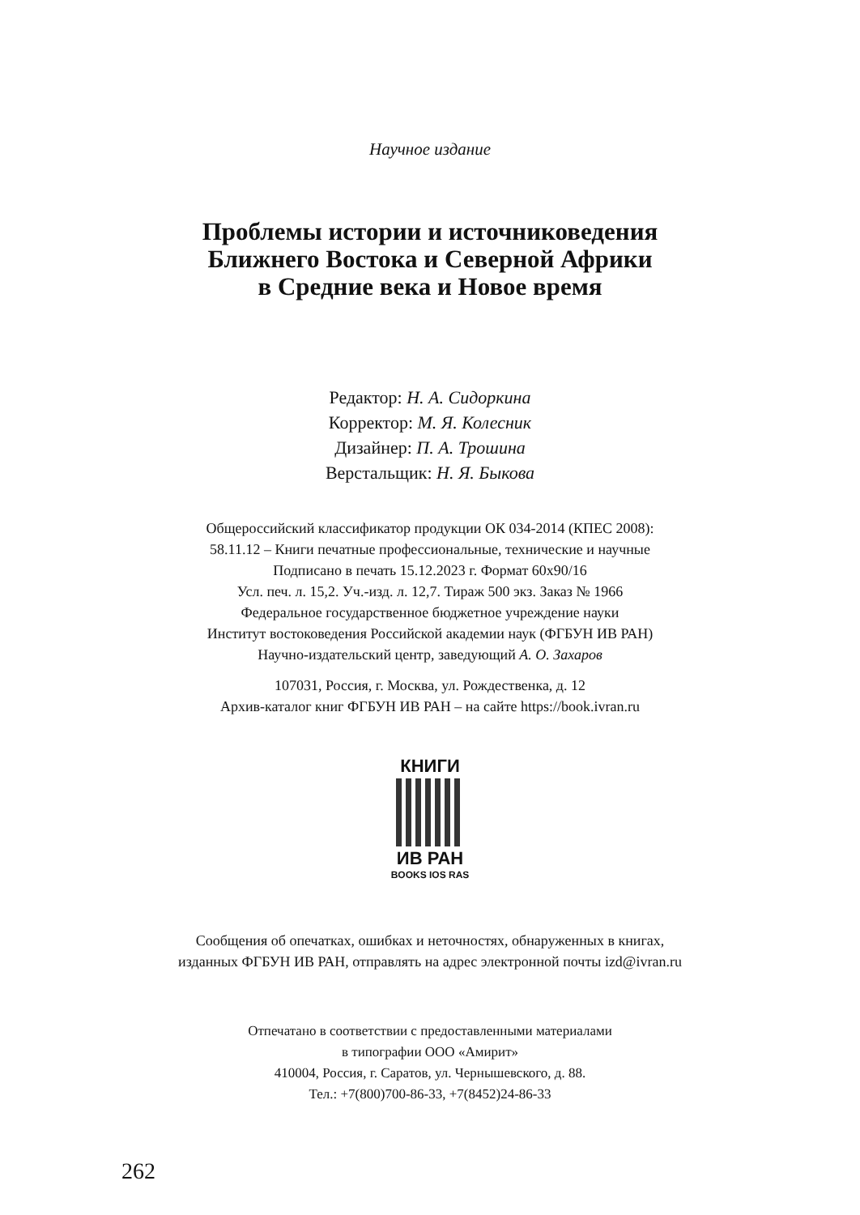Научное издание
Проблемы истории и источниковедения
Ближнего Востока и Северной Африки
в Средние века и Новое время
Редактор: Н. А. Сидоркина
Корректор: М. Я. Колесник
Дизайнер: П. А. Трошина
Верстальщик: Н. Я. Быкова
Общероссийский классификатор продукции ОК 034-2014 (КПЕС 2008):
58.11.12 – Книги печатные профессиональные, технические и научные
Подписано в печать 15.12.2023 г. Формат 60х90/16
Усл. печ. л. 15,2. Уч.-изд. л. 12,7. Тираж 500 экз. Заказ № 1966
Федеральное государственное бюджетное учреждение науки
Институт востоковедения Российской академии наук (ФГБУН ИВ РАН)
Научно-издательский центр, заведующий А. О. Захаров
107031, Россия, г. Москва, ул. Рождественка, д. 12
Архив-каталог книг ФГБУН ИВ РАН – на сайте https://book.ivran.ru
КНИГИ
ИВ РАН
BOOKS IOS RAS
Сообщения об опечатках, ошибках и неточностях, обнаруженных в книгах,
изданных ФГБУН ИВ РАН, отправлять на адрес электронной почты izd@ivran.ru
Отпечатано в соответствии с предоставленными материалами
в типографии ООО «Амирит»
410004, Россия, г. Саратов, ул. Чернышевского, д. 88.
Тел.: +7(800)700-86-33, +7(8452)24-86-33
262